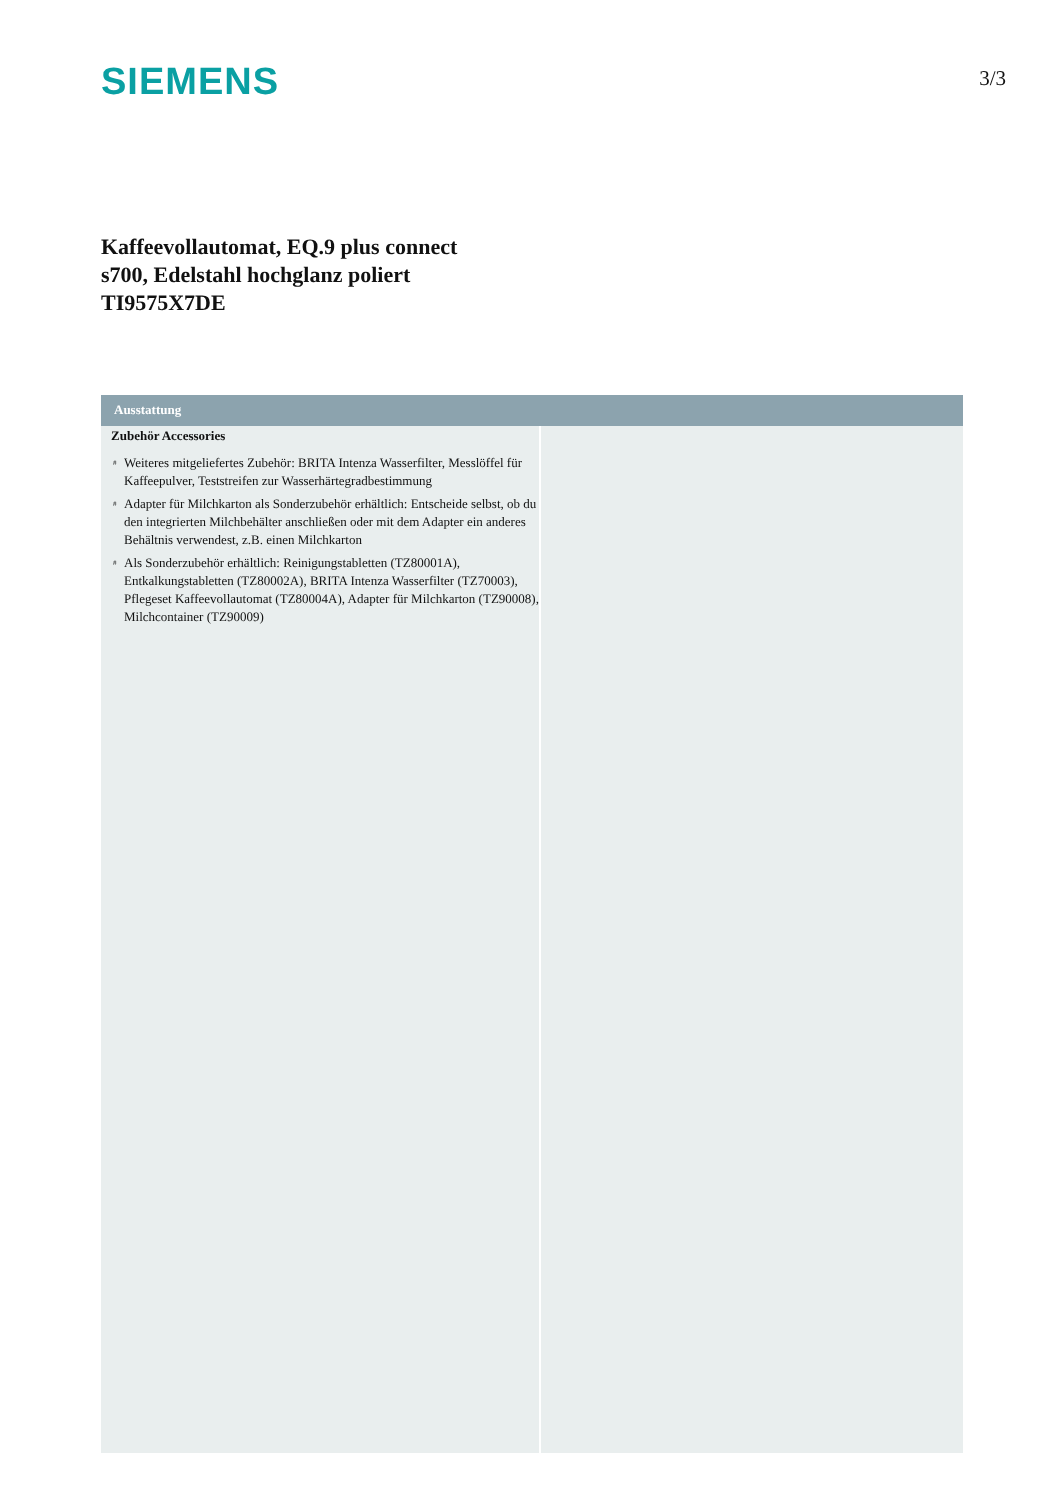SIEMENS
3/3
Kaffeevollautomat, EQ.9 plus connect
s700, Edelstahl hochglanz poliert
TI9575X7DE
Ausstattung
Zubehör Accessories
# Weiteres mitgeliefertes Zubehör: BRITA Intenza Wasserfilter, Messlöffel für Kaffeepulver, Teststreifen zur Wasserhärtegradbestimmung
# Adapter für Milchkarton als Sonderzubehör erhältlich: Entscheide selbst, ob du den integrierten Milchbehälter anschließen oder mit dem Adapter ein anderes Behältnis verwendest, z.B. einen Milchkarton
# Als Sonderzubehör erhältlich: Reinigungstabletten (TZ80001A), Entkalkungstabletten (TZ80002A), BRITA Intenza Wasserfilter (TZ70003), Pflegeset Kaffeevollautomat (TZ80004A), Adapter für Milchkarton (TZ90008), Milchcontainer (TZ90009)